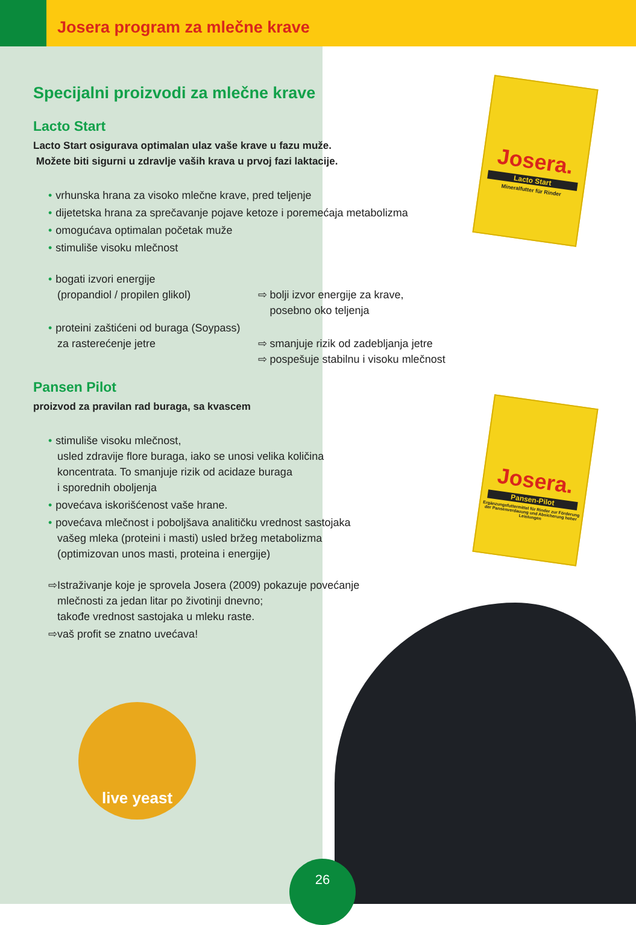Josera program za mlečne krave
Josera.
Lacto Start
Mineralfutter für Rinder
Josera.
Pansen-Pilot
Ergänzungsfuttermittel für Rinder zur Förderung der Pansenverdauung und Absicherung hoher Leistungen
Specijalni proizvodi za mlečne krave
Lacto Start
Lacto Start osigurava optimalan ulaz vaše krave u fazu muže.
Možete biti sigurni u zdravlje vaših krava u prvoj fazi laktacije.
• vrhunska hrana za visoko mlečne krave, pred teljenje
• dijetetska hrana za sprečavanje pojave ketoze i poremećaja metabolizma
• omogućava optimalan početak muže
• stimuliše visoku mlečnost
• bogati izvori energije
(propandiol / propilen glikol)
⇨ bolji izvor energije za krave,
posebno oko teljenja
• proteini zaštićeni od buraga (Soypass)
za rasterećenje jetre
⇨ smanjuje rizik od zadebljanja jetre
⇨ pospešuje stabilnu i visoku mlečnost
Pansen Pilot
proizvod za pravilan rad buraga, sa kvascem
• stimuliše visoku mlečnost,
usled zdravije flore buraga, iako se unosi velika količina
koncentrata. To smanjuje rizik od acidaze buraga
i sporednih oboljenja
• povećava iskorišćenost vaše hrane.
• povećava mlečnost i poboljšava analitičku vrednost sastojaka
vašeg mleka (proteini i masti) usled bržeg metabolizma
(optimizovan unos masti, proteina i energije)
⇨Istraživanje koje je sprovela Josera (2009) pokazuje povećanje
mlečnosti za jedan litar po životinji dnevno;
takođe vrednost sastojaka u mleku raste.
⇨vaš profit se znatno uvećava!
live yeast
26